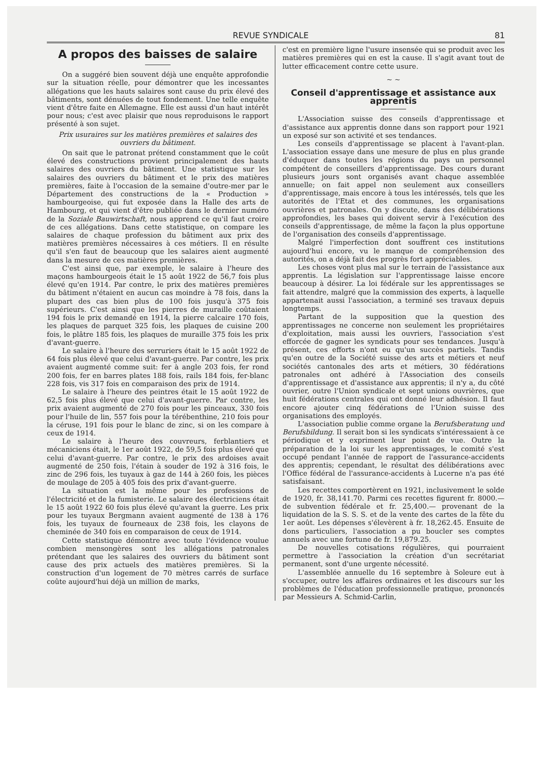REVUE SYNDICALE 81
A propos des baisses de salaire
On a suggéré bien souvent déjà une enquête approfondie sur la situation réelle, pour démontrer que les incessantes allégations que les hauts salaires sont cause du prix élevé des bâtiments, sont dénuées de tout fondement. Une telle enquête vient d'être faite en Allemagne. Elle est aussi d'un haut intérêt pour nous; c'est avec plaisir que nous reproduisons le rapport présenté à son sujet.
Prix usuraires sur les matières premières et salaires des ouvriers du bâtiment.
On sait que le patronat prétend constamment que le coût élevé des constructions provient principalement des hauts salaires des ouvriers du bâtiment. Une statistique sur les salaires des ouvriers du bâtiment et le prix des matières premières, faite à l'occasion de la semaine d'outre-mer par le Département des constructions de la « Production » hambourgeoise, qui fut exposée dans la Halle des arts de Hambourg, et qui vient d'être publiée dans le dernier numéro de la Soziale Bauwirtschaft, nous apprend ce qu'il faut croire de ces allégations. Dans cette statistique, on compare les salaires de chaque profession du bâtiment aux prix des matières premières nécessaires à ces métiers. Il en résulte qu'il s'en faut de beaucoup que les salaires aient augmenté dans la mesure de ces matières premières.
C'est ainsi que, par exemple, le salaire à l'heure des maçons hambourgeois était le 15 août 1922 de 56,7 fois plus élevé qu'en 1914. Par contre, le prix des matières premières du bâtiment n'étaient en aucun cas moindre à 78 fois, dans la plupart des cas bien plus de 100 fois jusqu'à 375 fois supérieurs. C'est ainsi que les pierres de muraille coûtaient 194 fois le prix demandé en 1914, la pierre calcaire 170 fois, les plaques de parquet 325 fois, les plaques de cuisine 200 fois, le plâtre 185 fois, les plaques de muraille 375 fois les prix d'avant-guerre.
Le salaire à l'heure des serruriers était le 15 août 1922 de 64 fois plus élevé que celui d'avant-guerre. Par contre, les prix avaient augmenté comme suit: fer à angle 203 fois, fer rond 200 fois, fer en barres plates 188 fois, rails 184 fois, fer-blanc 228 fois, vis 317 fois en comparaison des prix de 1914.
Le salaire à l'heure des peintres était le 15 août 1922 de 62,5 fois plus élevé que celui d'avant-guerre. Par contre, les prix avaient augmenté de 270 fois pour les pinceaux, 330 fois pour l'huile de lin, 557 fois pour la térébenthine, 210 fois pour la céruse, 191 fois pour le blanc de zinc, si on les compare à ceux de 1914.
Le salaire à l'heure des couvreurs, ferblantiers et mécaniciens était, le 1er août 1922, de 59,5 fois plus élevé que celui d'avant-guerre. Par contre, le prix des ardoises avait augmenté de 250 fois, l'étain à souder de 192 à 316 fois, le zinc de 296 fois, les tuyaux à gaz de 144 à 260 fois, les pièces de moulage de 205 à 405 fois des prix d'avant-guerre.
La situation est la même pour les professions de l'électricité et de la fumisterie. Le salaire des électriciens était le 15 août 1922 60 fois plus élevé qu'avant la guerre. Les prix pour les tuyaux Bergmann avaient augmenté de 138 à 176 fois, les tuyaux de fourneaux de 238 fois, les clayons de cheminée de 340 fois en comparaison de ceux de 1914.
Cette statistique démontre avec toute l'évidence voulue combien mensongères sont les allégations patronales prétendant que les salaires des ouvriers du bâtiment sont cause des prix actuels des matières premières. Si la construction d'un logement de 70 mètres carrés de surface coûte aujourd'hui déjà un million de marks,
c'est en première ligne l'usure insensée qui se produit avec les matières premières qui en est la cause. Il s'agit avant tout de lutter efficacement contre cette usure.
~ ~
Conseil d'apprentissage et assistance aux apprentis
L'Association suisse des conseils d'apprentissage et d'assistance aux apprentis donne dans son rapport pour 1921 un exposé sur son activité et ses tendances.
Les conseils d'apprentissage se placent à l'avant-plan. L'association essaye dans une mesure de plus en plus grande d'éduquer dans toutes les régions du pays un personnel compétent de conseillers d'apprentissage. Des cours durant plusieurs jours sont organisés avant chaque assemblée annuelle; on fait appel non seulement aux conseillers d'apprentissage, mais encore à tous les intéressés, tels que les autorités de l'Etat et des communes, les organisations ouvrières et patronales. On y discute, dans des délibérations approfondies, les bases qui doivent servir à l'exécution des conseils d'apprentissage, de même la façon la plus opportune de l'organisation des conseils d'apprentissage.
Malgré l'imperfection dont souffrent ces institutions aujourd'hui encore, vu le manque de compréhension des autorités, on a déjà fait des progrès fort appréciables.
Les choses vont plus mal sur le terrain de l'assistance aux apprentis. La législation sur l'apprentissage laisse encore beaucoup à désirer. La loi fédérale sur les apprentissages se fait attendre, malgré que la commission des experts, à laquelle appartenait aussi l'association, a terminé ses travaux depuis longtemps.
Partant de la supposition que la question des apprentissages ne concerne non seulement les propriétaires d'exploitation, mais aussi les ouvriers, l'association s'est efforcée de gagner les syndicats pour ses tendances. Jusqu'à présent, ces efforts n'ont eu qu'un succès partiels. Tandis qu'en outre de la Société suisse des arts et métiers et neuf sociétés cantonales des arts et métiers, 30 fédérations patronales ont adhéré à l'Association des conseils d'apprentissage et d'assistance aux apprentis; il n'y a, du côté ouvrier, outre l'Union syndicale et sept unions ouvrières, que huit fédérations centrales qui ont donné leur adhésion. Il faut encore ajouter cinq fédérations de l'Union suisse des organisations des employés.
L'association publie comme organe la Berufsberatung und Berufsbildung. Il serait bon si les syndicats s'intéressaient à ce périodique et y expriment leur point de vue. Outre la préparation de la loi sur les apprentissages, le comité s'est occupé pendant l'année de rapport de l'assurance-accidents des apprentis; cependant, le résultat des délibérations avec l'Office fédéral de l'assurance-accidents à Lucerne n'a pas été satisfaisant.
Les recettes comportèrent en 1921, inclusivement le solde de 1920, fr. 38,141.70. Parmi ces recettes figurent fr. 8000.— de subvention fédérale et fr. 25,400.— provenant de la liquidation de la S. S. S. et de la vente des cartes de la fête du 1er août. Les dépenses s'élevèrent à fr. 18,262.45. Ensuite de dons particuliers, l'association a pu boucler ses comptes annuels avec une fortune de fr. 19,879.25.
De nouvelles cotisations régulières, qui pourraient permettre à l'association la création d'un secrétariat permanent, sont d'une urgente nécessité.
L'assemblée annuelle du 16 septembre à Soleure eut à s'occuper, outre les affaires ordinaires et les discours sur les problèmes de l'éducation professionnelle pratique, prononcés par Messieurs A. Schmid-Carlin,